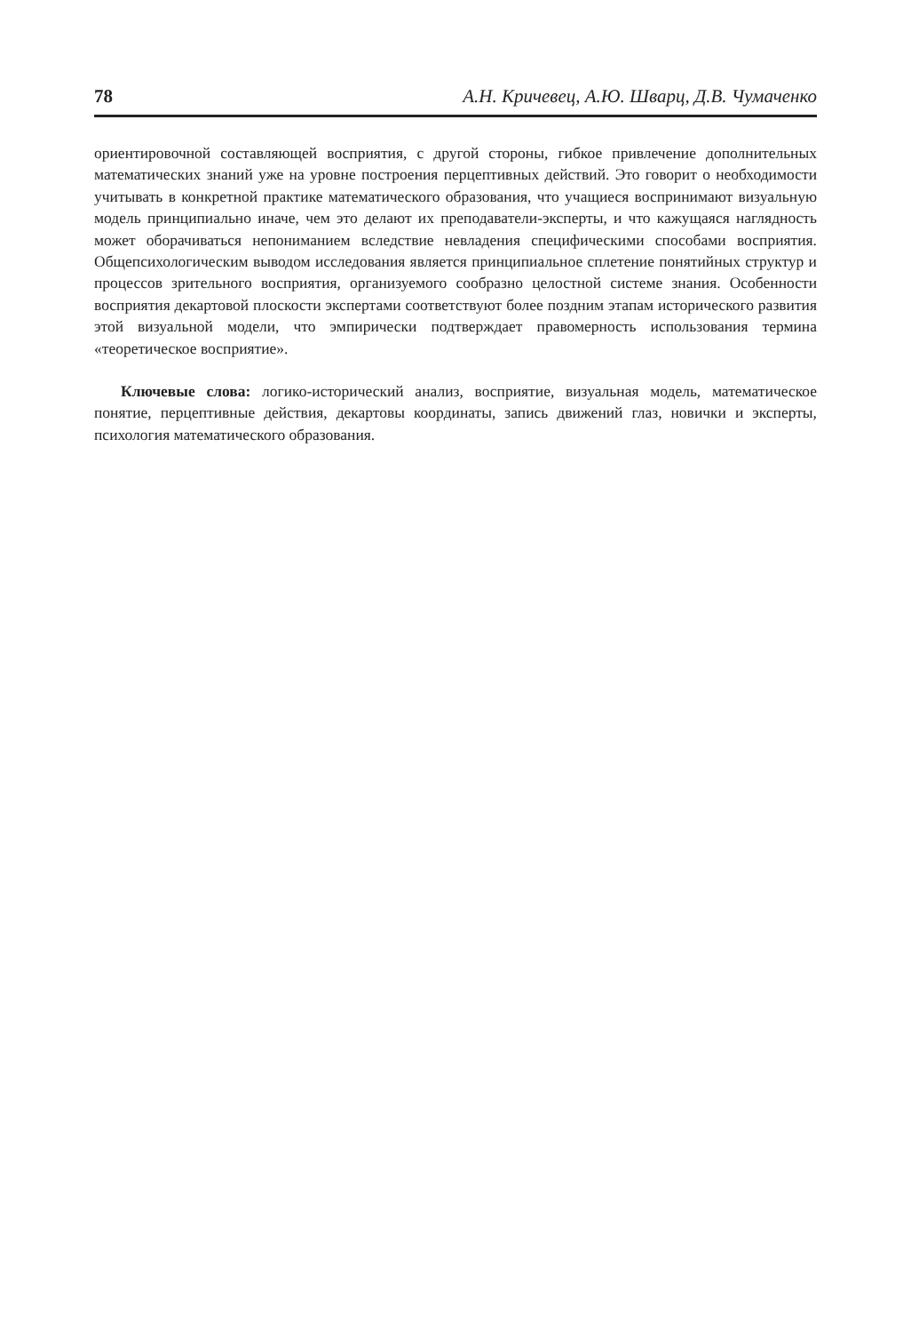78 А.Н. Кричевец, А.Ю. Шварц, Д.В. Чумаченко
ориентировочной составляющей восприятия, с другой стороны, гибкое привлечение дополнительных математических знаний уже на уровне построения перцептивных действий. Это говорит о необходимости учитывать в конкретной практике математического образования, что учащиеся воспринимают визуальную модель принципиально иначе, чем это делают их преподаватели-эксперты, и что кажущаяся наглядность может оборачиваться непониманием вследствие невладения специфическими способами восприятия. Общепсихологическим выводом исследования является принципиальное сплетение понятийных структур и процессов зрительного восприятия, организуемого сообразно целостной системе знания. Особенности восприятия декартовой плоскости экспертами соответствуют более поздним этапам исторического развития этой визуальной модели, что эмпирически подтверждает правомерность использования термина «теоретическое восприятие».
Ключевые слова: логико-исторический анализ, восприятие, визуальная модель, математическое понятие, перцептивные действия, декартовы координаты, запись движений глаз, новички и эксперты, психология математического образования.